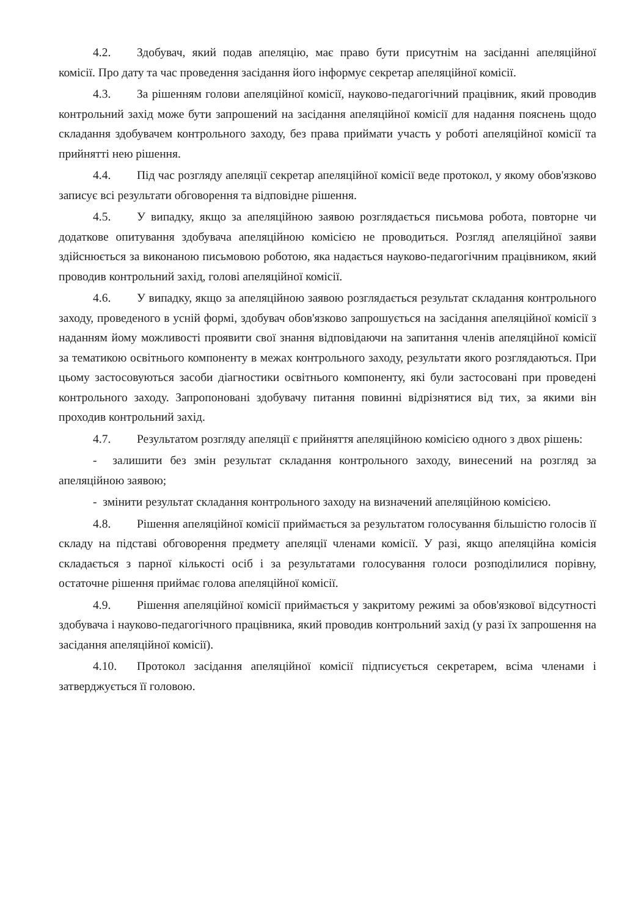4.2. Здобувач, який подав апеляцію, має право бути присутнім на засіданні апеляційної комісії. Про дату та час проведення засідання його інформує секретар апеляційної комісії.
4.3. За рішенням голови апеляційної комісії, науково-педагогічний працівник, який проводив контрольний захід може бути запрошений на засідання апеляційної комісії для надання пояснень щодо складання здобувачем контрольного заходу, без права приймати участь у роботі апеляційної комісії та прийнятті нею рішення.
4.4. Під час розгляду апеляції секретар апеляційної комісії веде протокол, у якому обов'язково записує всі результати обговорення та відповідне рішення.
4.5. У випадку, якщо за апеляційною заявою розглядається письмова робота, повторне чи додаткове опитування здобувача апеляційною комісією не проводиться. Розгляд апеляційної заяви здійснюється за виконаною письмовою роботою, яка надається науково-педагогічним працівником, який проводив контрольний захід, голові апеляційної комісії.
4.6. У випадку, якщо за апеляційною заявою розглядається результат складання контрольного заходу, проведеного в усній формі, здобувач обов'язково запрошується на засідання апеляційної комісії з наданням йому можливості проявити свої знання відповідаючи на запитання членів апеляційної комісії за тематикою освітнього компоненту в межах контрольного заходу, результати якого розглядаються. При цьому застосовуються засоби діагностики освітнього компоненту, які були застосовані при проведені контрольного заходу. Запропоновані здобувачу питання повинні відрізнятися від тих, за якими він проходив контрольний захід.
4.7. Результатом розгляду апеляції є прийняття апеляційною комісією одного з двох рішень:
- залишити без змін результат складання контрольного заходу, винесений на розгляд за апеляційною заявою;
- змінити результат складання контрольного заходу на визначений апеляційною комісією.
4.8. Рішення апеляційної комісії приймається за результатом голосування більшістю голосів її складу на підставі обговорення предмету апеляції членами комісії. У разі, якщо апеляційна комісія складається з парної кількості осіб і за результатами голосування голоси розподілилися порівну, остаточне рішення приймає голова апеляційної комісії.
4.9. Рішення апеляційної комісії приймається у закритому режимі за обов'язкової відсутності здобувача і науково-педагогічного працівника, який проводив контрольний захід (у разі їх запрошення на засідання апеляційної комісії).
4.10. Протокол засідання апеляційної комісії підписується секретарем, всіма членами і затверджується її головою.